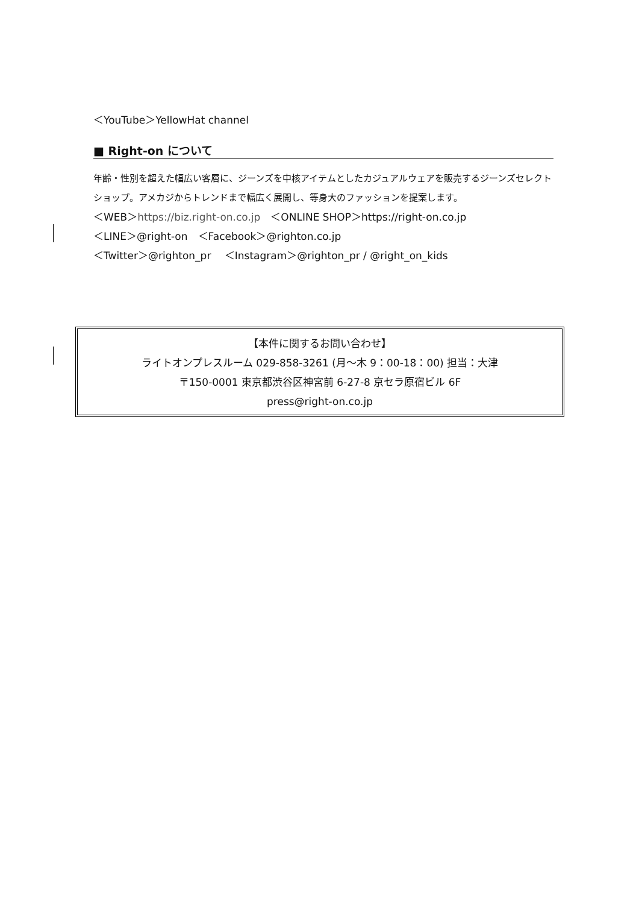＜YouTube＞YellowHat channel
■ Right-on について
年齢・性別を超えた幅広い客層に、ジーンズを中核アイテムとしたカジュアルウェアを販売するジーンズセレクトショップ。アメカジからトレンドまで幅広く展開し、等身大のファッションを提案します。
＜WEB＞https://biz.right-on.co.jp　＜ONLINE SHOP＞https://right-on.co.jp
＜LINE＞@right-on　＜Facebook＞@righton.co.jp
＜Twitter＞@righton_pr　 ＜Instagram＞@righton_pr / @right_on_kids
【本件に関するお問い合わせ】
ライトオンプレスルーム 029-858-3261 (月～木 9：00-18：00) 担当：大津
〒150-0001 東京都渋谷区神宮前 6-27-8 京セラ原宿ビル 6F
press@right-on.co.jp